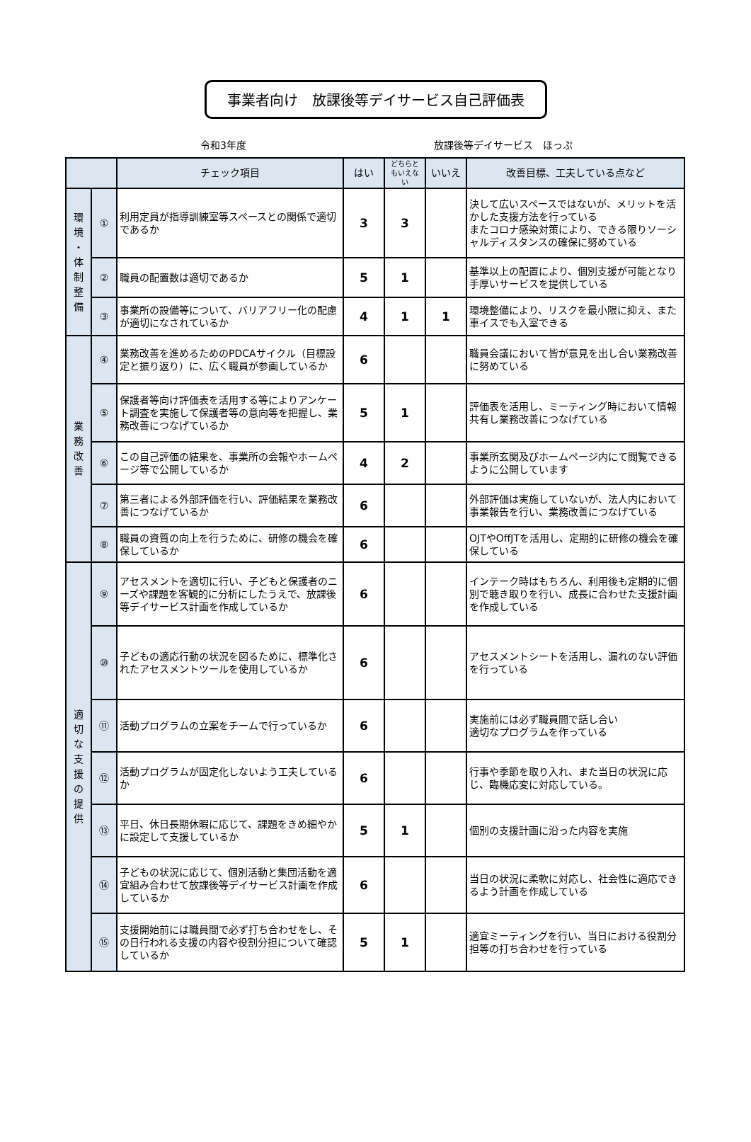事業者向け　放課後等デイサービス自己評価表
令和3年度 放課後等デイサービス　ほっぷ
| | | チェック項目 | はい | どちらと もいえな い | いいえ | 改善目標、工夫している点など |
| --- | --- | --- | --- | --- | --- | --- |
| 環 境 ・ 体 制 整 備 | ① | 利用定員が指導訓練室等スペースとの関係で適切であるか | 3 | 3 | | 決して広いスペースではないが、メリットを活かした支援方法を行っている またコロナ感染対策により、できる限りソーシャルディスタンスの確保に努めている |
| | ② | 職員の配置数は適切であるか | 5 | 1 | | 基準以上の配置により、個別支援が可能となり手厚いサービスを提供している |
| | ③ | 事業所の設備等について、バリアフリー化の配慮が適切になされているか | 4 | 1 | 1 | 環境整備により、リスクを最小限に抑え、また車イスでも入室できる |
| 業 務 改 善 | ④ | 業務改善を進めるためのPDCAサイクル（目標設定と振り返り）に、広く職員が参画しているか | 6 | | | 職員会議において皆が意見を出し合い業務改善に努めている |
| | ⑤ | 保護者等向け評価表を活用する等によりアンケート調査を実施して保護者等の意向等を把握し、業務改善につなげているか | 5 | 1 | | 評価表を活用し、ミーティング時において情報共有し業務改善につなげている |
| | ⑥ | この自己評価の結果を、事業所の会報やホームページ等で公開しているか | 4 | 2 | | 事業所玄関及びホームページ内にて閲覧できるように公開しています |
| | ⑦ | 第三者による外部評価を行い、評価結果を業務改善につなげているか | 6 | | | 外部評価は実施していないが、法人内において事業報告を行い、業務改善につなげている |
| | ⑧ | 職員の資質の向上を行うために、研修の機会を確保しているか | 6 | | | OJTやOffJTを活用し、定期的に研修の機会を確保している |
| 適 切 な 支 援 の 提 供 | ⑨ | アセスメントを適切に行い、子どもと保護者のニーズや課題を客観的に分析にしたうえで、放課後等デイサービス計画を作成しているか | 6 | | | インテーク時はもちろん、利用後も定期的に個別で聴き取りを行い、成長に合わせた支援計画を作成している |
| | ⑩ | 子どもの適応行動の状況を図るために、標準化されたアセスメントツールを使用しているか | 6 | | | アセスメントシートを活用し、漏れのない評価を行っている |
| | ⑪ | 活動プログラムの立案をチームで行っているか | 6 | | | 実施前には必ず職員間で話し合い 適切なプログラムを作っている |
| | ⑫ | 活動プログラムが固定化しないよう工夫しているか | 6 | | | 行事や季節を取り入れ、また当日の状況に応じ、臨機応変に対応している。 |
| | ⑬ | 平日、休日長期休暇に応じて、課題をきめ細やかに設定して支援しているか | 5 | 1 | | 個別の支援計画に沿った内容を実施 |
| | ⑭ | 子どもの状況に応じて、個別活動と集団活動を適宜組み合わせて放課後等デイサービス計画を作成しているか | 6 | | | 当日の状況に柔軟に対応し、社会性に適応できるよう計画を作成している |
| | ⑮ | 支援開始前には職員間で必ず打ち合わせをし、その日行われる支援の内容や役割分担について確認しているか | 5 | 1 | | 適宜ミーティングを行い、当日における役割分担等の打ち合わせを行っている |